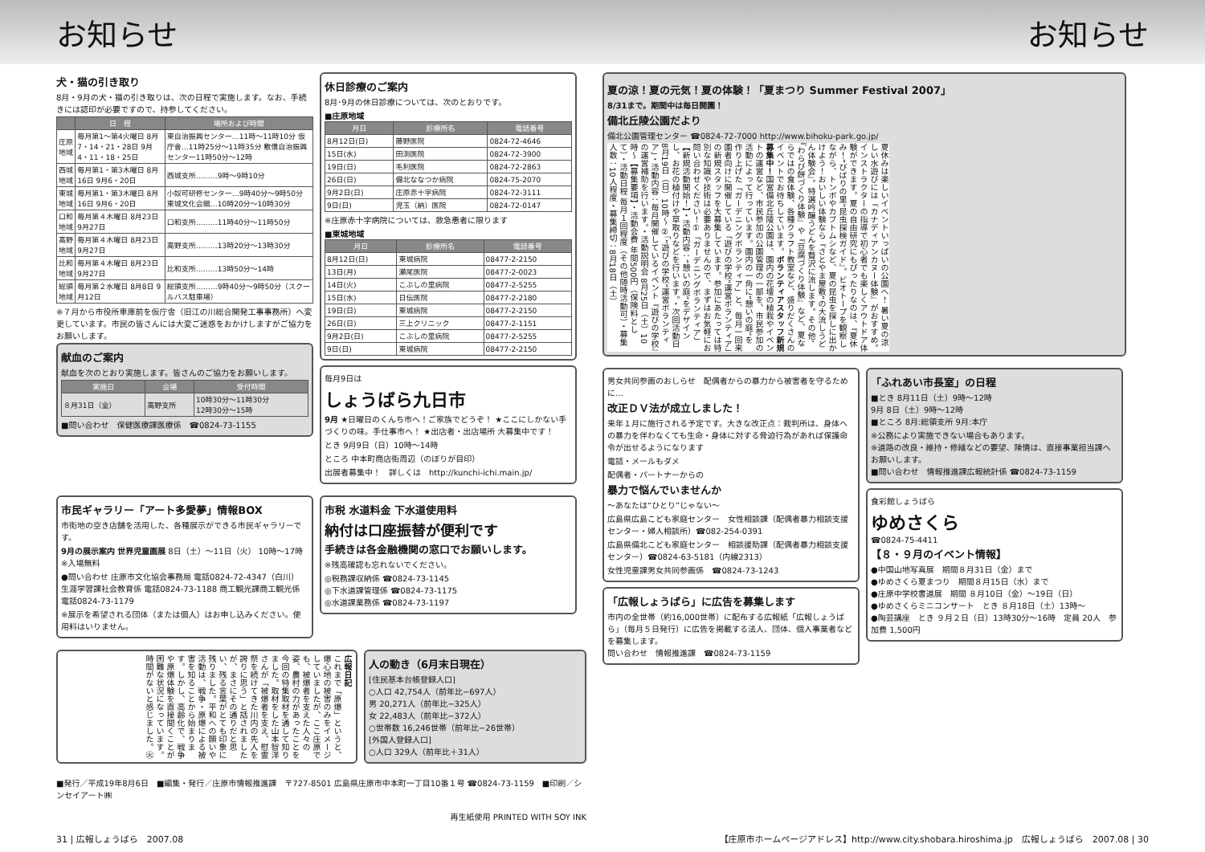お知らせ お知らせ
犬・猫の引き取り
8月・9月の犬・猫の引き取りは、次の日程で実施します。なお、手続きには認印が必要ですので、持参してください。
| | 日 程 | 場所および時間 |
| --- | --- | --- |
| 庄原地域 | 毎月第1〜第4火曜日 8月7・14・21・28日 9月4・11・18・25日 | 東自治振興センター…11時〜11時10分 仮庁舎…11時25分〜11時35分 敷信自治振興センター11時50分〜12時 |
| 西城地域 | 毎月第1・第3木曜日 8月16日 9月6・20日 | 西城支所………9時〜9時10分 |
| 東城地域 | 毎月第1・第3木曜日 8月16日 9月6・20日 | 小奴可研修センター…9時40分〜9時50分 東城文化会館…10時20分〜10時30分 |
| 口和地域 | 毎月第４木曜日 8月23日 9月27日 | 口和支所………11時40分〜11時50分 |
| 高野地域 | 毎月第４木曜日 8月23日 9月27日 | 高野支所………13時20分〜13時30分 |
| 比和地域 | 毎月第４木曜日 8月23日 9月27日 | 比和支所………13時50分〜14時 |
| 総領地域 | 毎月第２水曜日 8月8日 9月12日 | 総領支所………9時40分〜9時50分（スクールバス駐車場） |
※７月から市役所車庫前を仮庁舎（旧江の川総合開発工事事務所）へ変更しています。市民の皆さんには大変ご迷惑をおかけしますがご協力をお願いします。
献血のご案内
献血を次のとおり実施します。皆さんのご協力をお願いします。
| 実施日 | 会場 | 受付時間 |
| --- | --- | --- |
| ８月31日（金） | 高野支所 | 10時30分〜11時30分 12時30分〜15時 |
■問い合わせ　保健医療課医療係　☎0824-73-1155
休日診療のご案内
8月･9月の休日診療については、次のとおりです。
■庄原地域
| 月日 | 診療所名 | 電話番号 |
| --- | --- | --- |
| 8月12日(日) | 藤野医院 | 0824-72-4646 |
| 15日(水) | 田渕医院 | 0824-72-3900 |
| 19日(日) | 毛利医院 | 0824-72-2863 |
| 26日(日) | 備北ななつか病院 | 0824-75-2070 |
| 9月2日(日) | 庄原赤十字病院 | 0824-72-3111 |
| 9日(日) | 児玉（納）医院 | 0824-72-0147 |
※庄原赤十字病院については、救急患者に限ります
■東城地域
| 月日 | 診療所名 | 電話番号 |
| --- | --- | --- |
| 8月12日(日) | 東城病院 | 08477-2-2150 |
| 13日(月) | 瀬尾医院 | 08477-2-0023 |
| 14日(火) | こぶしの里病院 | 08477-2-5255 |
| 15日(水) | 日伝医院 | 08477-2-2180 |
| 19日(日) | 東城病院 | 08477-2-2150 |
| 26日(日) | 三上クリニック | 08477-2-1151 |
| 9月2日(日) | こぶしの里病院 | 08477-2-5255 |
| 9日(日) | 東城病院 | 08477-2-2150 |
毎月9日は
しょうばら九日市
9月 ★日曜日のくんち市へ！ご家族でどうぞ！ ★ここにしかない手づくりの味。手仕事市へ！ ★出店者・出店場所 大募集中です！
とき 9月9日（日）10時〜14時
ところ 中本町商店街周辺（のぼりが目印）
出展者募集中！　詳しくは　http://kunchi-ichi.main.jp/
市民ギャラリー「アート多愛夢」情報BOX
市街地の空き店舗を活用した、各種展示ができる市民ギャラリーです。
9月の展示案内 世界児童画展 8日（土）〜11日（火） 10時〜17時 ※入場無料
●問い合わせ 庄原市文化協会事務局 電話0824-72-4347（白川） 生涯学習課社会教育係 電話0824-73-1188 商工観光課商工観光係 電話0824-73-1179
※展示を希望される団体（または個人）はお申し込みください。使用料はいりません。
市税 水道料金 下水道使用料
納付は口座振替が便利です
手続きは各金融機関の窓口でお願いします。
※残高確認も忘れないでください。
◎税務課収納係 ☎0824-73-1145
◎下水道課管理係 ☎0824-73-1175
◎水道課業務係 ☎0824-73-1197
広報日記
これまで「原爆」というと、爆心地の被害のみをイメージしていましたが、ここ庄原でも、被爆者を支えた人々の姿、農村の力があったことを今回の特集取材を通して知りました。取材をした山本智洋さんが「被爆者を支え、慰霊祭を続けてきた川内の先人を誇りに思う」と話されましたが、まさにその通りだと思い、残る言葉がとても印象に残りました。平和への願いや活動は、戦争・原爆による被害を知ることから始まります。しかし、高齢化で、戦争や原爆体験を直接聞くことが困難な状況になっています。時間がないと感じました。㊋
人の動き（6月末日現在）
[住民基本台帳登録人口]
○人口 42,754人（前年比−697人）
男 20,271人（前年比−325人）
女 22,483人（前年比−372人）
○世帯数 16,246世帯（前年比−26世帯）
[外国人登録人口]
○人口 329人（前年比＋31人）
■発行／平成19年8月6日　■編集・発行／庄原市情報推進課　〒727-8501 広島県庄原市中本町一丁目10番１号 ☎0824-73-1159　■印刷／シンセイアート㈱
再生紙使用 PRINTED WITH SOY INK
夏の涼！夏の元気！夏の体験！「夏まつり Summer Festival 2007」
8/31まで。期間中は毎日開園！
備北丘陵公園だより
備北公園管理センター ☎0824-72-7000 http://www.bihoku-park.go.jp/
夏休みは楽しいイベントいっぱいの公園へ！ 暑い夏の涼しい水遊びには『カナディアンカヌー体験』がおすすめ。インストラクターの指導で初心者でも楽しくアウトドア体験ができます。夏の自由研究にもぴったりなのは、『夏休み！“びばりの里”昆虫探検ガイド』。ビオトープを観察しながら、トンボやカブトムシなど、夏の昆虫を探しに出かけよう！おいしい体験なら『さとやま屋敷“の大流しうどん体験会』。特選吟醸うどんを贅沢に流します。その他、『わらび餅づくり体験』や『豆腐づくり体験』など、夏ならではの食体験、各種クラフト教室など、盛りだくさんのイベントでお待ちしています。ボランティアスタッフ新規募集中！国営備北丘陵公園は、園内の花壇の植栽やイベントの運営など、市民参加の公園管理の一部を、市民参加の活動によって行っています。園内の一角に“憩いの庭”を作り上げた「ガーデニングボランティア」と、毎月一回来園者向けに開催している「遊びの学校”運営ボランティア」の新規スタッフを大募集しています。参加にあたっては特別な知識や技術は必要ありませんので、まずはお気軽にお問い合わせください！①「ガーデニングボランティア」【新規活動開始！】・活動内容：“憩いの庭”をデザインし、お花の植付けや草取りなどを行います。・次回活動日 8月19日（日）10時〜 ②「“遊びの学校”運営ボランティア」・活動内容：毎月開催しているイベント『遊びの学校』の運営補助を行います。・活動説明会 8月25日（土）10時〜【募集要項】・活動会費 年間500円（保険料として）・活動日程 毎月１回程度（その他随時活動可）・募集人数：10人程度・募集締切：8月18日（土）
男女共同参画のおしらせ　配偶者からの暴力から被害者を守るために…
改正ＤＶ法が成立しました！
来年１月に施行される予定です。大きな改正点：裁判所は、身体への暴力を伴わなくても生命・身体に対する脅迫行為があれば保護命令が出せるようになります
電話・メールもダメ
配偶者・パートナーからの
暴力で悩んでいませんか
〜あなたは“ひとり”じゃない〜
広島県広島こども家庭センター　女性相談課（配偶者暴力相談支援センター・婦人相談所）☎082-254-0391
広島県備北こども家庭センター　相談援助課（配偶者暴力相談支援センター）☎0824-63-5181（内線2313）
女性児童課男女共同参画係　☎0824-73-1243
「広報しょうばら」に広告を募集します
市内の全世帯（約16,000世帯）に配布する広報紙「広報しょうばら」（毎月５日発行）に広告を掲載する法人、団体、個人事業者などを募集します。
問い合わせ　情報推進課　☎0824-73-1159
「ふれあい市長室」の日程
■とき 8月11日（土）9時〜12時
9月 8日（土）9時〜12時
■ところ 8月:総領支所 9月:本庁
※公務により実施できない場合もあります。
※道路の改良・維持・修繕などの要望、陳情は、直接事業担当課へお願いします。
■問い合わせ　情報推進課広報統計係 ☎0824-73-1159
食彩館しょうばら
ゆめさくら
☎0824-75-4411
【８・９月のイベント情報】
●中国山地写真展　期間８月31日（金）まで
●ゆめさくら夏まつり　期間８月15日（水）まで
●庄原中学校書道展　期間 ８月10日（金）〜19日（日）
●ゆめさくらミニコンサート　とき ８月18日（土）13時〜
●陶芸講座　とき ９月２日（日）13時30分〜16時　定員 20人　参加費 1,500円
31 | 広報しょうばら　2007.08 【庄原市ホームページアドレス】http://www.city.shobara.hiroshima.jp　広報しょうばら　2007.08 | 30